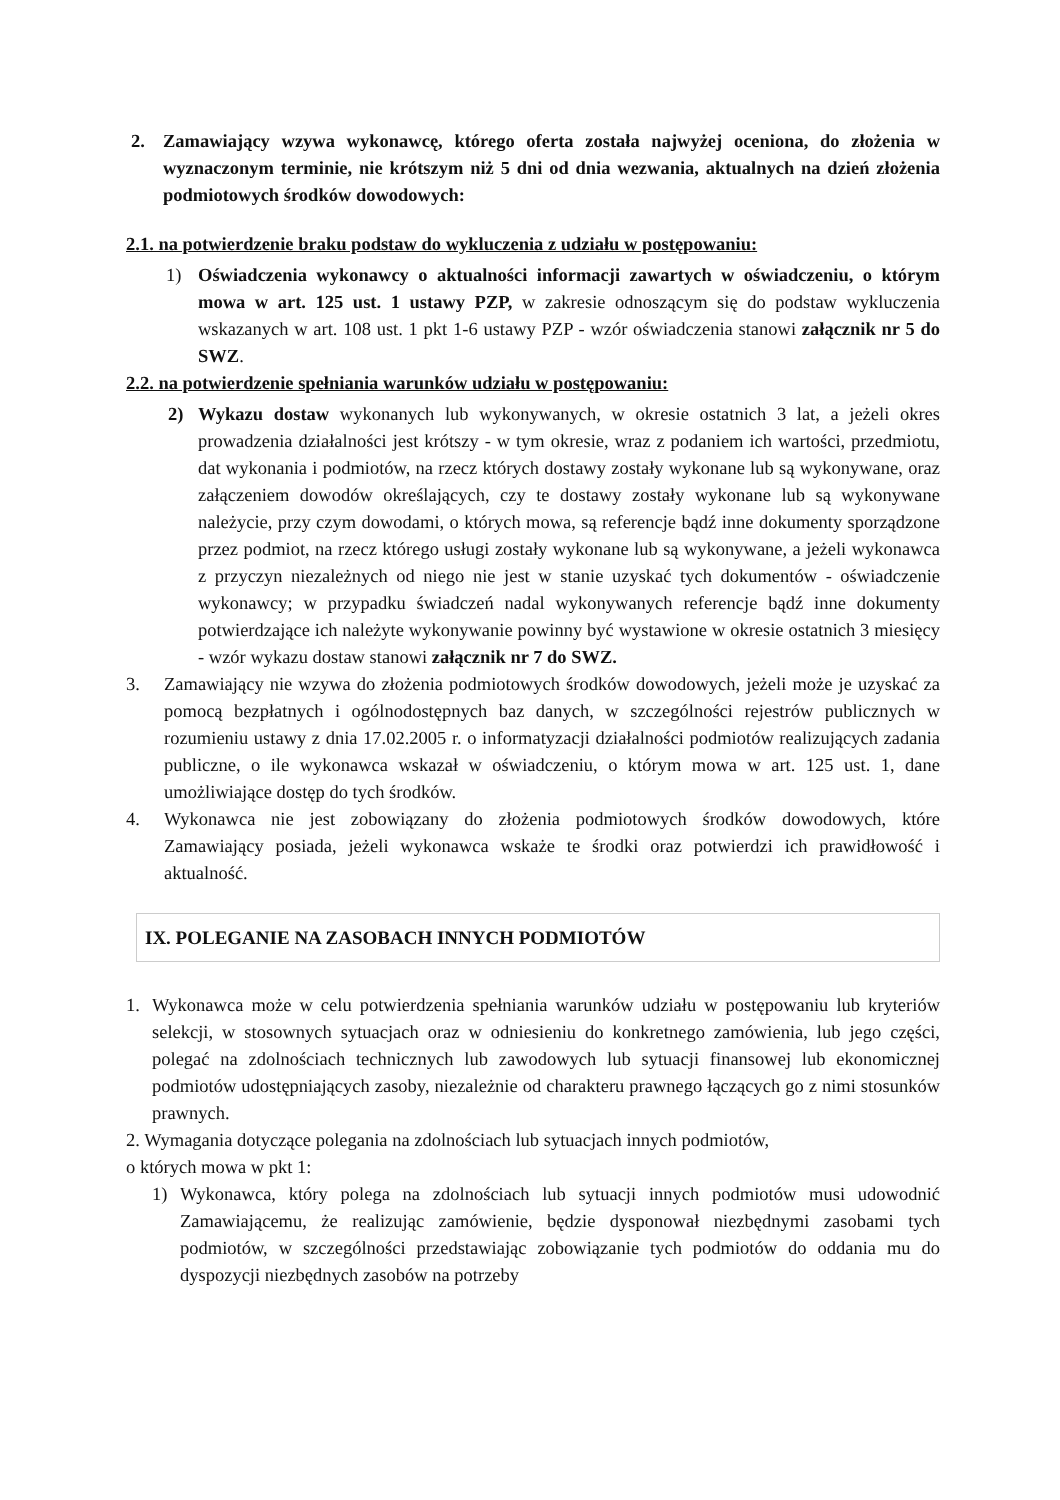2. Zamawiający wzywa wykonawcę, którego oferta została najwyżej oceniona, do złożenia w wyznaczonym terminie, nie krótszym niż 5 dni od dnia wezwania, aktualnych na dzień złożenia podmiotowych środków dowodowych:
2.1. na potwierdzenie braku podstaw do wykluczenia z udziału w postępowaniu:
1) Oświadczenia wykonawcy o aktualności informacji zawartych w oświadczeniu, o którym mowa w art. 125 ust. 1 ustawy PZP, w zakresie odnoszącym się do podstaw wykluczenia wskazanych w art. 108 ust. 1 pkt 1-6 ustawy PZP - wzór oświadczenia stanowi załącznik nr 5 do SWZ.
2.2. na potwierdzenie spełniania warunków udziału w postępowaniu:
2) Wykazu dostaw wykonanych lub wykonywanych, w okresie ostatnich 3 lat, a jeżeli okres prowadzenia działalności jest krótszy - w tym okresie, wraz z podaniem ich wartości, przedmiotu, dat wykonania i podmiotów, na rzecz których dostawy zostały wykonane lub są wykonywane, oraz załączeniem dowodów określających, czy te dostawy zostały wykonane lub są wykonywane należycie, przy czym dowodami, o których mowa, są referencje bądź inne dokumenty sporządzone przez podmiot, na rzecz którego usługi zostały wykonane lub są wykonywane, a jeżeli wykonawca z przyczyn niezależnych od niego nie jest w stanie uzyskać tych dokumentów - oświadczenie wykonawcy; w przypadku świadczeń nadal wykonywanych referencje bądź inne dokumenty potwierdzające ich należyte wykonywanie powinny być wystawione w okresie ostatnich 3 miesięcy - wzór wykazu dostaw stanowi załącznik nr 7 do SWZ.
3. Zamawiający nie wzywa do złożenia podmiotowych środków dowodowych, jeżeli może je uzyskać za pomocą bezpłatnych i ogólnodostępnych baz danych, w szczególności rejestrów publicznych w rozumieniu ustawy z dnia 17.02.2005 r. o informatyzacji działalności podmiotów realizujących zadania publiczne, o ile wykonawca wskazał w oświadczeniu, o którym mowa w art. 125 ust. 1, dane umożliwiające dostęp do tych środków.
4. Wykonawca nie jest zobowiązany do złożenia podmiotowych środków dowodowych, które Zamawiający posiada, jeżeli wykonawca wskaże te środki oraz potwierdzi ich prawidłowość i aktualność.
IX. POLEGANIE NA ZASOBACH INNYCH PODMIOTÓW
1. Wykonawca może w celu potwierdzenia spełniania warunków udziału w postępowaniu lub kryteriów selekcji, w stosownych sytuacjach oraz w odniesieniu do konkretnego zamówienia, lub jego części, polegać na zdolnościach technicznych lub zawodowych lub sytuacji finansowej lub ekonomicznej podmiotów udostępniających zasoby, niezależnie od charakteru prawnego łączących go z nimi stosunków prawnych.
2. Wymagania dotyczące polegania na zdolnościach lub sytuacjach innych podmiotów,
o których mowa w pkt 1:
1) Wykonawca, który polega na zdolnościach lub sytuacji innych podmiotów musi udowodnić Zamawiającemu, że realizując zamówienie, będzie dysponował niezbędnymi zasobami tych podmiotów, w szczególności przedstawiając zobowiązanie tych podmiotów do oddania mu do dyspozycji niezbędnych zasobów na potrzeby